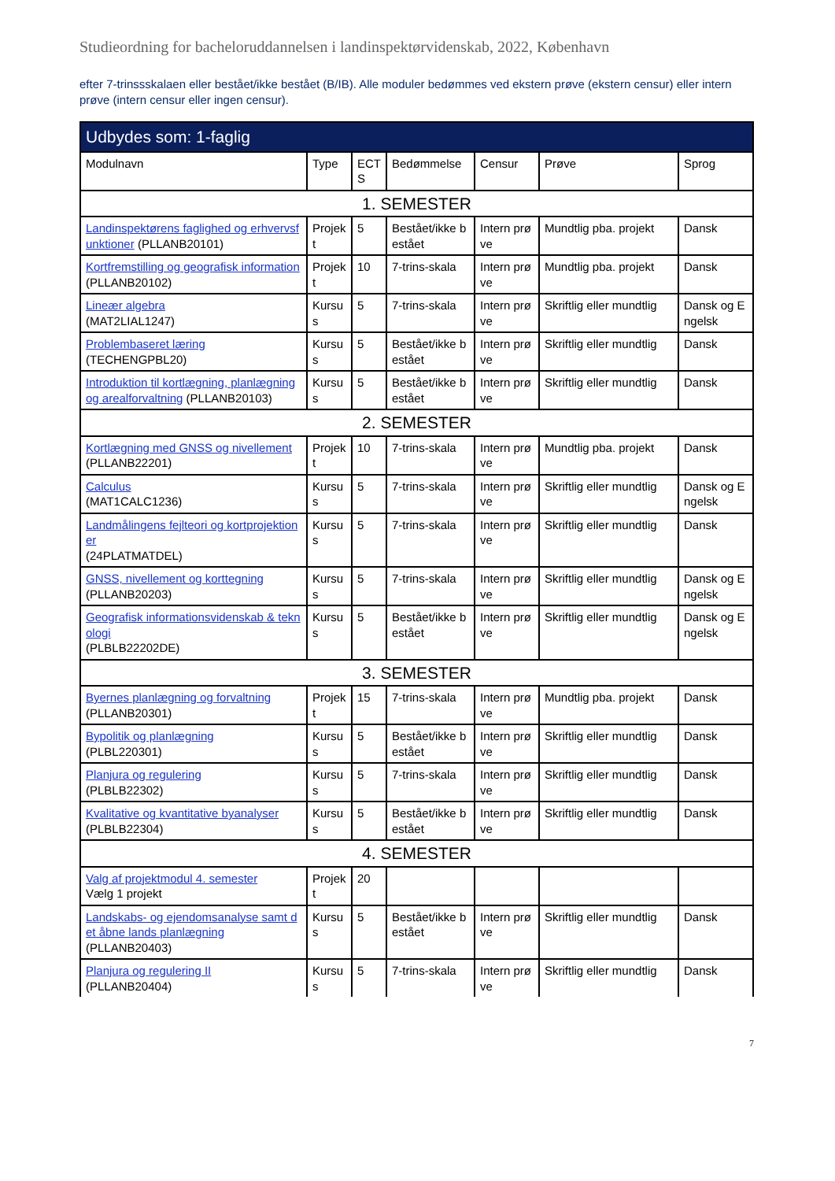Studieordning for bacheloruddannelsen i landinspektørvidenskab, 2022, København
efter 7-trinssskalaen eller bestået/ikke bestået (B/IB). Alle moduler bedømmes ved ekstern prøve (ekstern censur) eller intern prøve (intern censur eller ingen censur).
| Udbydes som: 1-faglig | | | | | | |
| --- | --- | --- | --- | --- | --- | --- |
| Modulnavn | Type | ECTS | Bedømmelse | Censur | Prøve | Sprog |
| 1. SEMESTER | | | | | | |
| Landinspektørens faglighed og erhvervsfunktioner (PLLANB20101) | Projekt | 5 | Bestået/ikke bestået | Intern prøve | Mundtlig pba. projekt | Dansk |
| Kortfremstilling og geografisk information (PLLANB20102) | Projekt | 10 | 7-trins-skala | Intern prøve | Mundtlig pba. projekt | Dansk |
| Lineær algebra (MAT2LIAL1247) | Kursus | 5 | 7-trins-skala | Intern prøve | Skriftlig eller mundtlig | Dansk og Engelsk |
| Problembaseret læring (TECHENGPBL20) | Kursus | 5 | Bestået/ikke bestået | Intern prøve | Skriftlig eller mundtlig | Dansk |
| Introduktion til kortlægning, planlægning og arealforvaltning (PLLANB20103) | Kursus | 5 | Bestået/ikke bestået | Intern prøve | Skriftlig eller mundtlig | Dansk |
| 2. SEMESTER | | | | | | |
| Kortlægning med GNSS og nivellement (PLLANB22201) | Projekt | 10 | 7-trins-skala | Intern prøve | Mundtlig pba. projekt | Dansk |
| Calculus (MAT1CALC1236) | Kursus | 5 | 7-trins-skala | Intern prøve | Skriftlig eller mundtlig | Dansk og Engelsk |
| Landmålingens fejlteori og kortprojektioner (24PLATMATDEL) | Kursus | 5 | 7-trins-skala | Intern prøve | Skriftlig eller mundtlig | Dansk |
| GNSS, nivellement og korttegning (PLLANB20203) | Kursus | 5 | 7-trins-skala | Intern prøve | Skriftlig eller mundtlig | Dansk og Engelsk |
| Geografisk informationsvidenskab & teknologi (PLBLB22202DE) | Kursus | 5 | Bestået/ikke bestået | Intern prøve | Skriftlig eller mundtlig | Dansk og Engelsk |
| 3. SEMESTER | | | | | | |
| Byernes planlægning og forvaltning (PLLANB20301) | Projekt | 15 | 7-trins-skala | Intern prøve | Mundtlig pba. projekt | Dansk |
| Bypolitik og planlægning (PLBL220301) | Kursus | 5 | Bestået/ikke bestået | Intern prøve | Skriftlig eller mundtlig | Dansk |
| Planjura og regulering (PLBLB22302) | Kursus | 5 | 7-trins-skala | Intern prøve | Skriftlig eller mundtlig | Dansk |
| Kvalitative og kvantitative byanalyser (PLBLB22304) | Kursus | 5 | Bestået/ikke bestået | Intern prøve | Skriftlig eller mundtlig | Dansk |
| 4. SEMESTER | | | | | | |
| Valg af projektmodul 4. semester Vælg 1 projekt | Projekt | 20 | | | | |
| Landskabs- og ejendomsanalyse samt det åbne lands planlægning (PLLANB20403) | Kursus | 5 | Bestået/ikke bestået | Intern prøve | Skriftlig eller mundtlig | Dansk |
| Planjura og regulering II (PLLANB20404) | Kursus | 5 | 7-trins-skala | Intern prøve | Skriftlig eller mundtlig | Dansk |
7